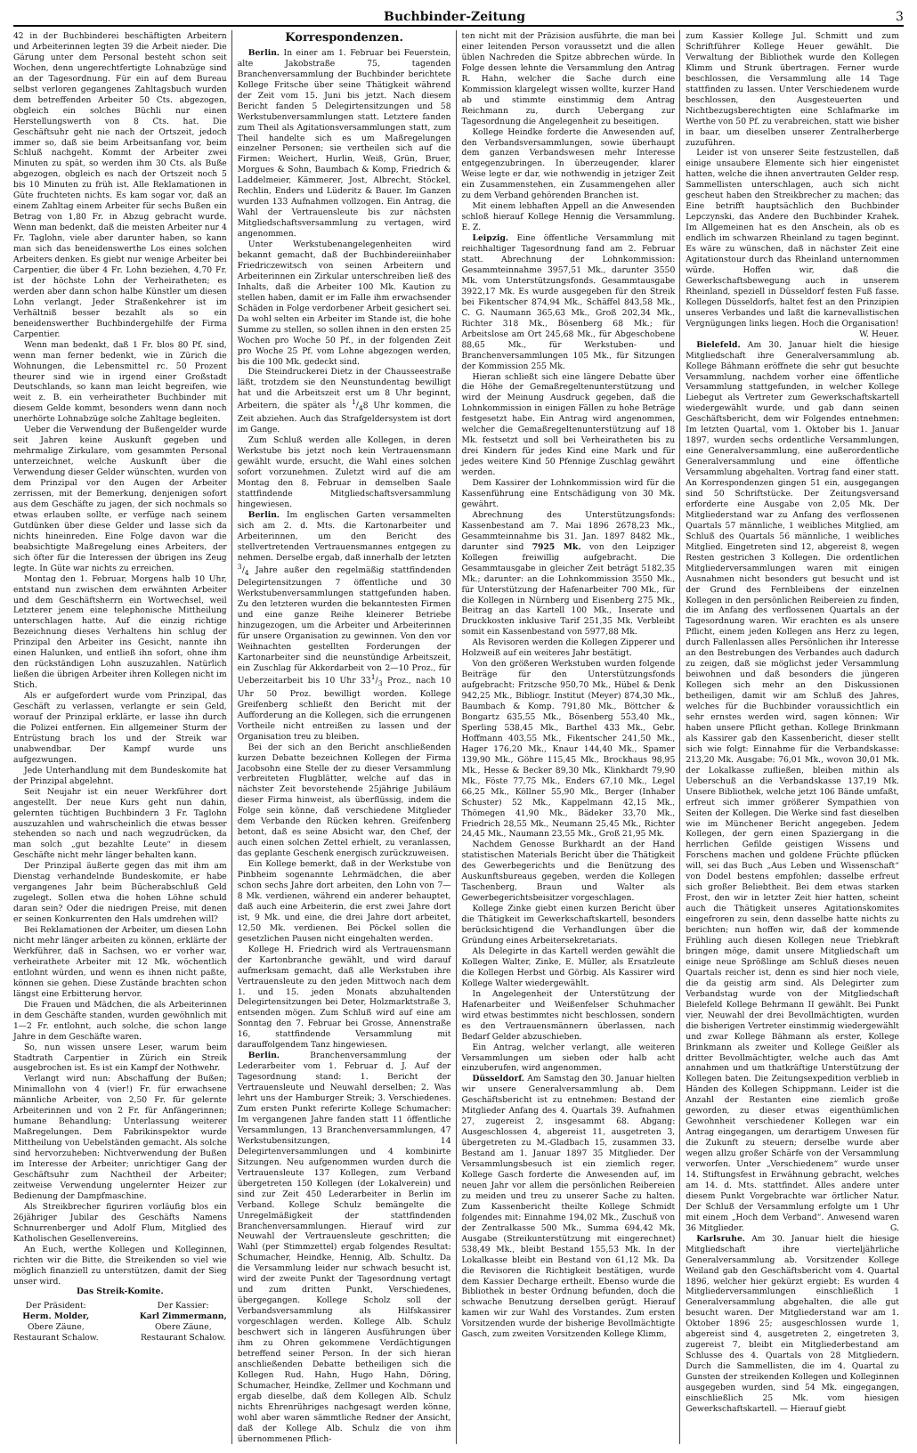Buchbinder-Zeitung 3
42 in der Buchbinderei beschäftigten Arbeitern und Arbeiterinnen legten 39 die Arbeit nieder. Die Gärung unter dem Personal besteht schon seit Wochen, denn ungerechtfertigte Lohnabzüge sind an der Tagesordnung. Für ein auf dem Bureau selbst verloren gegangenes Zahltagsbuch wurden dem betreffenden Arbeiter 50 Cts. abgezogen, obgleich ein solches Büchli nur einen Herstellungswerth von 8 Cts. hat. Die Geschäftsuhr geht nie nach der Ortszeit, jedoch immer so, daß sie beim Arbeitsanfang vor, beim Schluß nachgeht. Kommt der Arbeiter zwei Minuten zu spät, so werden ihm 30 Cts. als Buße abgezogen, obgleich es nach der Ortszeit noch 5 bis 10 Minuten zu früh ist. Alle Reklamationen in Güte fruchteten nichts. Es kam sogar vor, daß an einem Zahltag einem Arbeiter für sechs Bußen ein Betrag von 1,80 Fr. in Abzug gebracht wurde. Wenn man bedenkt, daß die meisten Arbeiter nur 4 Fr. Taglohn, viele aber darunter haben, so kann man sich das beneidenswerthe Los eines solchen Arbeiters denken. Es giebt nur wenige Arbeiter bei Carpentier, die über 4 Fr. Lohn beziehen, 4,70 Fr. ist der höchste Lohn der Verheiratheten; es werden aber dann schon halbe Künstler um diesen Lohn verlangt. Jeder Straßenkehrer ist im Verhältniß besser bezahlt als so ein beneidenswerther Buchbindergehilfe der Firma Carpentier.
Wenn man bedenkt, daß 1 Fr. blos 80 Pf. sind, wenn man ferner bedenkt, wie in Zürich die Wohnungen, die Lebensmittel rc. 50 Prozent theurer sind wie in irgend einer Großstadt Deutschlands, so kann man leicht begreifen, wie weit z. B. ein verheiratheter Buchbinder mit diesem Gelde kommt, besonders wenn dann noch unerhörte Lohnabzüge solche Zahltage begleiten.
Ueber die Verwendung der Bußengelder wurde seit Jahren keine Auskunft gegeben und mehrmalige Zirkulare, vom gesammten Personal unterzeichnet, welche Auskunft über die Verwendung dieser Gelder wünschten, wurden von dem Prinzipal vor den Augen der Arbeiter zerrissen, mit der Bemerkung, denjenigen sofort aus dem Geschäfte zu jagen, der sich nochmals so etwas erlauben sollte, er verfüge nach seinem Gutdünken über diese Gelder und lasse sich da nichts hineinreden. Eine Folge davon war die beabsichtigte Maßregelung eines Arbeiters, der sich öfter für die Interessen der übrigen ins Zeug legte. In Güte war nichts zu erreichen.
Montag den 1. Februar, Morgens halb 10 Uhr, entstand nun zwischen dem erwähnten Arbeiter und dem Geschäftsherrn ein Wortwechsel, weil Letzterer jenem eine telephonische Mittheilung unterschlagen hatte. Auf die einzig richtige Bezeichnung dieses Verhaltens hin schlug der Prinzipal den Arbeiter ins Gesicht, nannte ihn einen Halunken, und entließ ihn sofort, ohne ihm den rückständigen Lohn auszuzahlen. Natürlich ließen die übrigen Arbeiter ihren Kollegen nicht im Stich.
Als er aufgefordert wurde vom Prinzipal, das Geschäft zu verlassen, verlangte er sein Geld, worauf der Prinzipal erklärte, er lasse ihn durch die Polizei entfernen. Ein allgemeiner Sturm der Entrüstung brach los und der Streik war unabwendbar. Der Kampf wurde uns aufgezwungen.
Jede Unterhandlung mit dem Bundeskomite hat der Prinzipal abgelehnt.
Seit Neujahr ist ein neuer Werkführer dort angestellt. Der neue Kurs geht nun dahin, gelernten tüchtigen Buchbindern 3 Fr. Taglohn auszuzahlen und wahrscheinlich die etwas besser stehenden so nach und nach wegzudrücken, da man solch „gut bezahlte Leute“ in diesem Geschäfte nicht mehr länger behalten kann.
Der Prinzipal äußerte gegen das mit ihm am Dienstag verhandelnde Bundeskomite, er habe vergangenes Jahr beim Bücherabschluß Geld zugelegt. Sollen etwa die hohen Löhne schuld daran sein? Oder die niedrigen Preise, mit denen er seinen Konkurrenten den Hals umdrehen will?
Bei Reklamationen der Arbeiter, um diesen Lohn nicht mehr länger arbeiten zu können, erklärte der Werkführer, daß in Sachsen, wo er vorher war, verheirathete Arbeiter mit 12 Mk. wöchentlich entlohnt würden, und wenn es ihnen nicht paßte, können sie gehen. Diese Zustände brachten schon längst eine Erbitterung hervor.
Die Frauen und Mädchen, die als Arbeiterinnen in dem Geschäfte standen, wurden gewöhnlich mit 1—2 Fr. entlohnt, auch solche, die schon lange Jahre in dem Geschäfte waren.
So, nun wissen unsere Leser, warum beim Stadtrath Carpentier in Zürich ein Streik ausgebrochen ist. Es ist ein Kampf der Nothwehr.
Verlangt wird nun: Abschaffung der Bußen; Minimallohn von 4 (vier!) Fr. für erwachsene männliche Arbeiter, von 2,50 Fr. für gelernte Arbeiterinnen und von 2 Fr. für Anfängerinnen; humane Behandlung; Unterlassung weiterer Maßregelungen. Dem Fabrikinspektor wurde Mittheilung von Uebelständen gemacht. Als solche sind hervorzuheben: Nichtverwendung der Bußen im Interesse der Arbeiter; unrichtiger Gang der Geschäftsuhr zum Nachtheil der Arbeiter; zeitweise Verwendung ungelernter Heizer zur Bedienung der Dampfmaschine.
Als Streikbrecher figuriren vorläufig blos ein 26jähriger Jubilar des Geschäfts Namens Schnurrenberger und Adolf Flum, Mitglied des Katholischen Gesellenvereins.
An Euch, werthe Kollegen und Kolleginnen, richten wir die Bitte, die Streikenden so viel wie möglich finanziell zu unterstützen, damit der Sieg unser wird.
Das Streik-Komite.
Der Präsident:
Herm. Molder,
Obere Zäune,
Restaurant Schalow.
Der Kassier:
Karl Zimmermann,
Obere Zäune,
Restaurant Schalow.
Korrespondenzen.
Berlin. In einer am 1. Februar bei Feuerstein, alte Jakobstraße 75, tagenden Branchenversammlung der Buchbinder berichtete Kollege Fritsche über seine Thätigkeit während der Zeit vom 15. Juni bis jetzt. Nach diesem Bericht fanden 5 Delegirtensitzungen und 58 Werkstubenversammlungen statt. Letztere fanden zum Theil als Agitationsversammlungen statt, zum Theil handelte sich es um Maßregelungen einzelner Personen; sie vertheilen sich auf die Firmen: Weichert, Hurlin, Weiß, Grün, Bruer, Morgues & Sohn, Baumbach & Komp, Friedrich & Laddelmeier, Kämmerer, Jost, Albrecht, Stöckel, Rechlin, Enders und Lüderitz & Bauer. Im Ganzen wurden 133 Aufnahmen vollzogen. Ein Antrag, die Wahl der Vertrauensleute bis zur nächsten Mitgliedschaftsversammlung zu vertagen, wird angenommen.
Unter Werkstubenangelegenheiten wird bekannt gemacht, daß der Buchbindereiinhaber Friedriczewitsch von seinen Arbeitern und Arbeiterinnen ein Zirkular unterschreiben ließ des Inhalts, daß die Arbeiter 100 Mk. Kaution zu stellen haben, damit er im Falle ihm erwachsender Schäden in Folge verdorbener Arbeit gesichert sei. Da wohl selten ein Arbeiter im Stande ist, die hohe Summe zu stellen, so sollen ihnen in den ersten 25 Wochen pro Woche 50 Pf., in der folgenden Zeit pro Woche 25 Pf. vom Lohne abgezogen werden, bis die 100 Mk. gedeckt sind.
Die Steindruckerei Dietz in der Chausseestraße läßt, trotzdem sie den Neunstundentag bewilligt hat und die Arbeitszeit erst um 8 Uhr beginnt, Arbeitern, die später als 1/48 Uhr kommen, die Zeit abziehen. Auch das Strafgeldersystem ist dort im Gange.
Zum Schluß werden alle Kollegen, in deren Werkstube bis jetzt noch kein Vertrauensmann gewählt wurde, ersucht, die Wahl eines solchen sofort vorzunehmen. Zuletzt wird auf die am Montag den 8. Februar in demselben Saale stattfindende Mitgliedschaftsversammlung hingewiesen.
Berlin. Im englischen Garten versammelten sich am 2. d. Mts. die Kartonarbeiter und Arbeiterinnen, um den Bericht des stellvertretenden Vertrauensmannes entgegen zu nehmen. Derselbe ergab, daß innerhalb der letzten 3/4 Jahre außer den regelmäßig stattfindenden Delegirtensitzungen 7 öffentliche und 30 Werkstubenversammlungen stattgefunden haben. Zu den letzteren wurden die bekanntesten Firmen und eine ganze Reihe kleinerer Betriebe hinzugezogen, um die Arbeiter und Arbeiterinnen für unsere Organisation zu gewinnen. Von den vor Weihnachten gestellten Forderungen der Kartonarbeiter sind die neunstündige Arbeitszeit, ein Zuschlag für Akkordarbeit von 2—10 Proz., für Ueberzeitarbeit bis 10 Uhr 331/3 Proz., nach 10 Uhr 50 Proz. bewilligt worden. Kollege Greifenberg schließt den Bericht mit der Aufforderung an die Kollegen, sich die errungenen Vortheile nicht entreißen zu lassen und der Organisation treu zu bleiben.
Bei der sich an den Bericht anschließenden kurzen Debatte bezeichnen Kollegen der Firma Jacobsohn eine Stelle der zu dieser Versammlung verbreiteten Flugblätter, welche auf das in nächster Zeit bevorstehende 25jährige Jubiläum dieser Firma hinweist, als überflüssig, indem die Folge sein könne, daß verschiedene Mitglieder dem Verbande den Rücken kehren. Greifenberg betont, daß es seine Absicht war, den Chef, der auch einen solchen Zettel erhielt, zu veranlassen, das geplante Geschenk energisch zurückzuweisen.
Ein Kollege bemerkt, daß in der Werkstube von Pinbheim sogenannte Lehrmädchen, die aber schon sechs Jahre dort arbeiten, den Lohn von 7—8 Mk. verdienen, während ein anderer behauptet, daß auch eine Arbeiterin, die erst zwei Jahre dort ist, 9 Mk. und eine, die drei Jahre dort arbeitet, 12,50 Mk. verdienen. Bei Pöckel sollen die gesetzlichen Pausen nicht eingehalten werden.
Kollege H. Friedrich wird als Vertrauensmann der Kartonbranche gewählt, und wird darauf aufmerksam gemacht, daß alle Werkstuben ihre Vertrauensleute zu den jeden Mittwoch nach dem 1. und 15. jeden Monats abzuhaltenden Delegirtensitzungen bei Deter, Holzmarktstraße 3, entsenden mögen. Zum Schluß wird auf eine am Sonntag den 7. Februar bei Grosse, Annenstraße 16, stattfindende Versammlung mit darauffolgendem Tanz hingewiesen.
Berlin. Branchenversammlung der Lederarbeiter vom 1. Februar d. J. Auf der Tagesordnung stand: 1. Bericht der Vertrauensleute und Neuwahl derselben; 2. Was lehrt uns der Hamburger Streik; 3. Verschiedenes. Zum ersten Punkt referirte Kollege Schumacher: Im vergangenen Jahre fanden statt 11 öffentliche Versammlungen, 13 Branchenversammlungen, 47 Werkstubensitzungen, 14 Delegirtenversammlungen und 4 kombinirte Sitzungen. Neu aufgenommen wurden durch die Vertrauensleute 137 Kollegen, zum Verband übergetreten 150 Kollegen (der Lokalverein) und sind zur Zeit 450 Lederarbeiter in Berlin im Verband. Kollege Schulz bemängelte die Unregelmäßigkeit der stattfindenden Branchenversammlungen. Hierauf wird zur Neuwahl der Vertrauensleute geschritten; die Wahl (per Stimmzettel) ergab folgendes Resultat: Schumacher, Heindke, Hennig, Alb. Schultz. Da die Versammlung leider nur schwach besucht ist, wird der zweite Punkt der Tagesordnung vertagt und zum dritten Punkt, Verschiedenes, übergegangen. Kollege Scholz soll der Verbandsversammlung als Hilfskassirer vorgeschlagen werden. Kollege Alb. Schulz beschwert sich in längeren Ausführungen über ihm zu Ohren gekommene Verdächtigungen betreffend seiner Person. In der sich hieran anschließenden Debatte betheiligen sich die Kollegen Rud. Hahn, Hugo Hahn, Döring, Schumacher, Heindke, Zellmer und Kochmann und ergab dieselbe, daß dem Kollegen Alb. Schulz nichts Ehrenrühriges nachgesagt werden könne, wohl aber waren sämmtliche Redner der Ansicht, daß der Kollege Alb. Schulz die von ihm übernommenen Pflich-
ten nicht mit der Präzision ausführte, die man bei einer leitenden Person voraussetzt und die allen üblen Nachreden die Spitze abbrechen würde. In Folge dessen lehnte die Versammlung den Antrag R. Hahn, welcher die Sache durch eine Kommission klargelegt wissen wollte, kurzer Hand ab und stimmte einstimmig dem Antrag Reichmann zu, durch Uebergang zur Tagesordnung die Angelegenheit zu beseitigen.
Kollege Heindke forderte die Anwesenden auf, den Verbandsversammlungen, sowie überhaupt dem ganzen Verbandswesen mehr Interesse entgegenzubringen. In überzeugender, klarer Weise legte er dar, wie nothwendig in jetziger Zeit ein Zusammenstehen, ein Zusammengehen aller zu dem Verband gehörenden Branchen ist.
Mit einem lebhaften Appell an die Anwesenden schloß hierauf Kollege Hennig die Versammlung. E. Z.
Leipzig. Eine öffentliche Versammlung mit reichhaltiger Tagesordnung fand am 2. Februar statt. Abrechnung der Lohnkommission: Gesammteinnahme 3957,51 Mk., darunter 3550 Mk. vom Unterstützungsfonds. Gesammtausgabe 3922,17 Mk. Es wurde ausgegeben für den Streik bei Fikentscher 874,94 Mk., Schäffel 843,58 Mk., C. G. Naumann 365,63 Mk., Groß 202,34 Mk., Richter 318 Mk., Bösenberg 68 Mk.; für Arbeitslose am Ort 245,68 Mk., für Abgeschobene 88,65 Mk., für Werkstuben- und Branchenversammlungen 105 Mk., für Sitzungen der Kommission 255 Mk.
Hieran schließt sich eine längere Debatte über die Höhe der Gemaßregeltenunterstützung und wird der Meinung Ausdruck gegeben, daß die Lohnkommission in einigen Fällen zu hohe Beträge festgesetzt habe. Ein Antrag wird angenommen, welcher die Gemaßregeltenunterstützung auf 18 Mk. festsetzt und soll bei Verheiratheten bis zu drei Kindern für jedes Kind eine Mark und für jedes weitere Kind 50 Pfennige Zuschlag gewährt werden.
Dem Kassirer der Lohnkommission wird für die Kassenführung eine Entschädigung von 30 Mk. gewährt.
Abrechnung des Unterstützungsfonds: Kassenbestand am 7. Mai 1896 2678,23 Mk., Gesammteinnahme bis 31. Jan. 1897 8482 Mk., darunter sind 7925 Mk. von den Leipziger Kollegen freiwillig aufgebracht. Die Gesammtausgabe in gleicher Zeit beträgt 5182,35 Mk.; darunter: an die Lohnkommission 3550 Mk., für Unterstützung der Hafenarbeiter 700 Mk., für die Kollegen in Nürnberg und Eisenberg 275 Mk., Beitrag an das Kartell 100 Mk., Inserate und Druckkosten inklusive Tarif 251,35 Mk. Verbleibt somit ein Kassenbestand von 5977,88 Mk.
Als Revisoren werden die Kollegen Zipperer und Holzweiß auf ein weiteres Jahr bestätigt.
Von den größeren Werkstuben wurden folgende Beiträge für den Unterstützungsfonds aufgebracht: Fritzsche 950,70 Mk., Hübel & Denk 942,25 Mk., Bibliogr. Institut (Meyer) 874,30 Mk., Baumbach & Komp. 791,80 Mk., Böttcher & Bongartz 635,55 Mk., Bösenberg 553,40 Mk., Sperling 538,45 Mk., Barthel 433 Mk., Gebr. Hoffmann 403,55 Mk., Fikentscher 241,50 Mk., Hager 176,20 Mk., Knaur 144,40 Mk., Spamer 139,90 Mk., Göhre 115,45 Mk., Brockhaus 98,95 Mk., Hesse & Becker 89,30 Mk., Klinkhardt 79,90 Mk., Föste 77,75 Mk., Enders 67,10 Mk., Legel 66,25 Mk., Köllner 55,90 Mk., Berger (Inhaber Schuster) 52 Mk., Kappelmann 42,15 Mk., Thömegen 41,90 Mk., Bädeker 33,70 Mk., Friedrich 28,55 Mk., Neumann 25,45 Mk., Richter 24,45 Mk., Naumann 23,55 Mk., Groß 21,95 Mk.
Nachdem Genosse Burkhardt an der Hand statistischen Materials Bericht über die Thätigkeit des Gewerbegerichts und die Benützung des Auskunftsbureaus gegeben, werden die Kollegen Taschenberg, Braun und Walter als Gewerbegerichtsbeisitzer vorgeschlagen.
Kollege Zinke giebt einen kurzen Bericht über die Thätigkeit im Gewerkschaftskartell, besonders berücksichtigend die Verhandlungen über die Gründung eines Arbeitersekretariats.
Als Delegirte in das Kartell werden gewählt die Kollegen Walter, Zinke, E. Müller, als Ersatzleute die Kollegen Herbst und Görbig. Als Kassirer wird Kollege Walter wiedergewählt.
In Angelegenheit der Unterstützung der Hafenarbeiter und Weißenfelser Schuhmacher wird etwas bestimmtes nicht beschlossen, sondern es den Vertrauensmännern überlassen, nach Bedarf Gelder abzuschieben.
Ein Antrag, welcher verlangt, alle weiteren Versammlungen um sieben oder halb acht einzuberufen, wird angenommen.
Düsseldorf. Am Samstag den 30. Januar hielten wir unsere Generalversammlung ab. Dem Geschäftsbericht ist zu entnehmen: Bestand der Mitglieder Anfang des 4. Quartals 39. Aufnahmen 27, zugereist 2, insgesammt 68. Abgang: Ausgeschlossen 4, abgereist 11, ausgetreten 3, übergetreten zu M.-Gladbach 15, zusammen 33. Bestand am 1. Januar 1897 35 Mitglieder. Der Versammlungsbesuch ist ein ziemlich reger. Kollege Gasch forderte die Anwesenden auf, im neuen Jahr vor allem die persönlichen Reibereien zu meiden und treu zu unserer Sache zu halten. Zum Kassenbericht theilte Kollege Schmidt folgendes mit: Einnahme 194,02 Mk., Zuschuß von der Zentralkasse 500 Mk., Summa 694,42 Mk. Ausgabe (Streikunterstützung mit eingerechnet) 538,49 Mk., bleibt Bestand 155,53 Mk. In der Lokalkasse bleibt ein Bestand von 61,12 Mk. Da die Revisoren die Richtigkeit bestätigen, wurde dem Kassier Decharge ertheilt. Ebenso wurde die Bibliothek in bester Ordnung befunden, doch die schwache Benutzung derselben gerügt. Hierauf kamen wir zur Wahl des Vorstandes. Zum ersten Vorsitzenden wurde der bisherige Bevollmächtigte Gasch, zum zweiten Vorsitzenden Kollege Klimm,
zum Kassier Kollege Jul. Schmitt und zum Schriftführer Kollege Heuer gewählt. Die Verwaltung der Bibliothek wurde den Kollegen Klimm und Strunk übertragen. Ferner wurde beschlossen, die Versammlung alle 14 Tage stattfinden zu lassen. Unter Verschiedenem wurde beschlossen, den Ausgesteuerten und Nichtbezugsberechtigten eine Schlafmarke im Werthe von 50 Pf. zu verabreichen, statt wie bisher in baar, um dieselben unserer Zentralherberge zuzuführen.
Leider ist von unserer Seite festzustellen, daß einige unsaubere Elemente sich hier eingenistet hatten, welche die ihnen anvertrauten Gelder resp. Sammellisten unterschlagen, auch sich nicht gescheut haben den Streikbrecher zu machen; das Eine betrifft hauptsächlich den Buchbinder Lepczynski, das Andere den Buchbinder Krahek. Im Allgemeinen hat es den Anschein, als ob es endlich im schwarzen Rheinland zu tagen beginnt. Es wäre zu wünschen, daß in nächster Zeit eine Agitationstour durch das Rheinland unternommen würde. Hoffen wir, daß die Gewerkschaftsbewegung auch in unserem Rheinland, speziell in Düsseldorf festen Fuß fasse. Kollegen Düsseldorfs, haltet fest an den Prinzipien unseres Verbandes und laßt die karnevallistischen Vergnügungen links liegen. Hoch die Organisation!
W. Heuer.
Bielefeld. Am 30. Januar hielt die hiesige Mitgliedschaft ihre Generalversammlung ab. Kollege Bähmann eröffnete die sehr gut besuchte Versammlung, nachdem vorher eine öffentliche Versammlung stattgefunden, in welcher Kollege Liebegut als Vertreter zum Gewerkschaftskartell wiedergewählt wurde, und gab dann seinen Geschäftsbericht, dem wir Folgendes entnehmen: Im letzten Quartal, vom 1. Oktober bis 1. Januar 1897, wurden sechs ordentliche Versammlungen, eine Generalversammlung, eine außerordentliche Generalversammlung und eine öffentliche Versammlung abgehalten. Vortrag fand einer statt. An Korrespondenzen gingen 51 ein, ausgegangen sind 50 Schriftstücke. Der Zeitungsversand erforderte eine Ausgabe von 2,05 Mk. Der Mitgliederstand war zu Anfang des verflossenen Quartals 57 männliche, 1 weibliches Mitglied, am Schluß des Quartals 56 männliche, 1 weibliches Mitglied. Eingetreten sind 12, abgereist 8, wegen Resten gestrichen 3 Kollegen. Die ordentlichen Mitgliederversammlungen waren mit einigen Ausnahmen nicht besonders gut besucht und ist der Grund des Fernbleibens der einzelnen Kollegen in den persönlichen Reibereien zu finden, die im Anfang des verflossenen Quartals an der Tagesordnung waren. Wir erachten es als unsere Pflicht, einem jeden Kollegen ans Herz zu legen, durch Fallenlassen alles Persönlichen ihr Interesse an den Bestrebungen des Verbandes auch dadurch zu zeigen, daß sie möglichst jeder Versammlung beiwohnen und daß besonders die jüngeren Kollegen sich mehr an den Diskussionen betheiligen, damit wir am Schluß des Jahres, welches für die Buchbinder voraussichtlich ein sehr ernstes werden wird, sagen können: Wir haben unsere Pflicht gethan. Kollege Brinkmann als Kassirer gab den Kassenbericht, dieser stellt sich wie folgt: Einnahme für die Verbandskasse: 213,20 Mk. Ausgabe: 76,01 Mk., wovon 30,01 Mk. der Lokalkasse zufließen, bleiben mithin als Ueberschuß an die Verbandskasse 137,19 Mk. Unsere Bibliothek, welche jetzt 106 Bände umfaßt, erfreut sich immer größerer Sympathien von Seiten der Kollegen. Die Werke sind fast dieselben wie im Münchener Bericht angegeben. Jedem Kollegen, der gern einen Spaziergang in die herrlichen Gefilde geistigen Wissens und Forschens machen und goldene Früchte pflücken will, sei das Buch „Aus Leben und Wissenschaft“ von Dodel bestens empfohlen; dasselbe erfreut sich großer Beliebtheit. Bei dem etwas starken Frost, den wir in letzter Zeit hier hatten, scheint auch die Thätigkeit unseres Agitationskomites eingefroren zu sein, denn dasselbe hatte nichts zu berichten; nun hoffen wir, daß der kommende Frühling auch diesen Kollegen neue Triebkraft bringen möge, damit unsere Mitgliedschaft um einige neue Sprößlinge am Schluß dieses neuen Quartals reicher ist, denn es sind hier noch viele, die da geistig arm sind. Als Delegirter zum Verbandstag wurde von der Mitgliedschaft Bielefeld Kollege Behrmann II gewählt. Bei Punkt vier, Neuwahl der drei Bevollmächtigten, wurden die bisherigen Vertreter einstimmig wiedergewählt und zwar Kollege Bähmann als erster, Kollege Brinkmann als zweiter und Kollege Geißler als dritter Bevollmächtigter, welche auch das Amt annahmen und um thatkräftige Unterstützung der Kollegen baten. Die Zeitungsexpedition verblieb in Händen des Kollegen Schippmann. Leider ist die Anzahl der Restanten eine ziemlich große geworden, zu dieser etwas eigenthümlichen Gewohnheit verschiedener Kollegen war ein Antrag eingegangen, um derartigem Unwesen für die Zukunft zu steuern; derselbe wurde aber wegen allzu großer Schärfe von der Versammlung verworfen. Unter „Verschiedenem“ wurde unser 14. Stiftungsfest in Erwähnung gebracht, welches am 14. d. Mts. stattfindet. Alles andere unter diesem Punkt Vorgebrachte war örtlicher Natur. Der Schluß der Versammlung erfolgte um 1 Uhr mit einem „Hoch dem Verband“. Anwesend waren 36 Mitglieder. G.
Karlsruhe. Am 30. Januar hielt die hiesige Mitgliedschaft ihre vierteljährliche Generalversammlung ab. Vorsitzender Kollege Weiland gab den Geschäftsbericht vom 4. Quartal 1896, welcher hier gekürzt ergiebt: Es wurden 4 Mitgliederversammlungen einschließlich 1 Generalversammlung abgehalten, die alle gut besucht waren. Der Mitgliederstand war am 1. Oktober 1896 25; ausgeschlossen wurde 1, abgereist sind 4, ausgetreten 2, eingetreten 3, zugereist 7, bleibt ein Mitgliederbestand am Schlusse des 4. Quartals von 28 Mitgliedern. Durch die Sammellisten, die im 4. Quartal zu Gunsten der streikenden Kollegen und Kolleginnen ausgegeben wurden, sind 54 Mk. eingegangen, einschließlich 25 Mk. vom hiesigen Gewerkschaftskartell. — Hierauf giebt